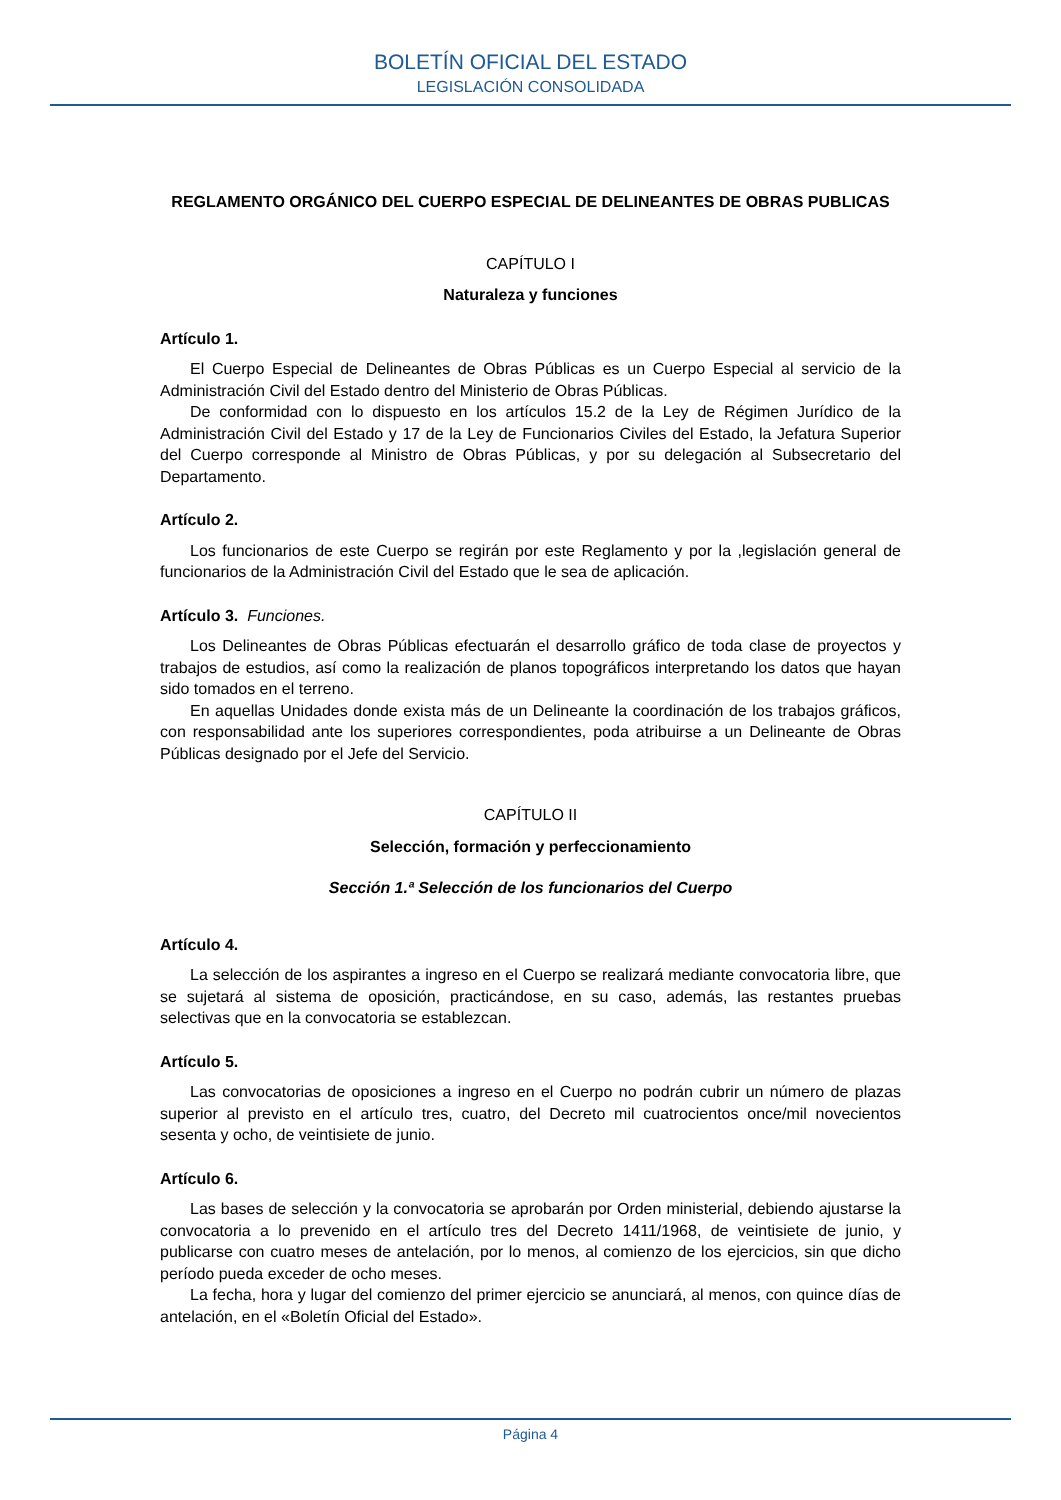BOLETÍN OFICIAL DEL ESTADO
LEGISLACIÓN CONSOLIDADA
REGLAMENTO ORGÁNICO DEL CUERPO ESPECIAL DE DELINEANTES DE OBRAS PUBLICAS
CAPÍTULO I
Naturaleza y funciones
Artículo 1.
El Cuerpo Especial de Delineantes de Obras Públicas es un Cuerpo Especial al servicio de la Administración Civil del Estado dentro del Ministerio de Obras Públicas.
De conformidad con lo dispuesto en los artículos 15.2 de la Ley de Régimen Jurídico de la Administración Civil del Estado y 17 de la Ley de Funcionarios Civiles del Estado, la Jefatura Superior del Cuerpo corresponde al Ministro de Obras Públicas, y por su delegación al Subsecretario del Departamento.
Artículo 2.
Los funcionarios de este Cuerpo se regirán por este Reglamento y por la ,legislación general de funcionarios de la Administración Civil del Estado que le sea de aplicación.
Artículo 3. Funciones.
Los Delineantes de Obras Públicas efectuarán el desarrollo gráfico de toda clase de proyectos y trabajos de estudios, así como la realización de planos topográficos interpretando los datos que hayan sido tomados en el terreno.
En aquellas Unidades donde exista más de un Delineante la coordinación de los trabajos gráficos, con responsabilidad ante los superiores correspondientes, poda atribuirse a un Delineante de Obras Públicas designado por el Jefe del Servicio.
CAPÍTULO II
Selección, formación y perfeccionamiento
Sección 1.ª Selección de los funcionarios del Cuerpo
Artículo 4.
La selección de los aspirantes a ingreso en el Cuerpo se realizará mediante convocatoria libre, que se sujetará al sistema de oposición, practicándose, en su caso, además, las restantes pruebas selectivas que en la convocatoria se establezcan.
Artículo 5.
Las convocatorias de oposiciones a ingreso en el Cuerpo no podrán cubrir un número de plazas superior al previsto en el artículo tres, cuatro, del Decreto mil cuatrocientos once/mil novecientos sesenta y ocho, de veintisiete de junio.
Artículo 6.
Las bases de selección y la convocatoria se aprobarán por Orden ministerial, debiendo ajustarse la convocatoria a lo prevenido en el artículo tres del Decreto 1411/1968, de veintisiete de junio, y publicarse con cuatro meses de antelación, por lo menos, al comienzo de los ejercicios, sin que dicho período pueda exceder de ocho meses.
La fecha, hora y lugar del comienzo del primer ejercicio se anunciará, al menos, con quince días de antelación, en el «Boletín Oficial del Estado».
Página 4